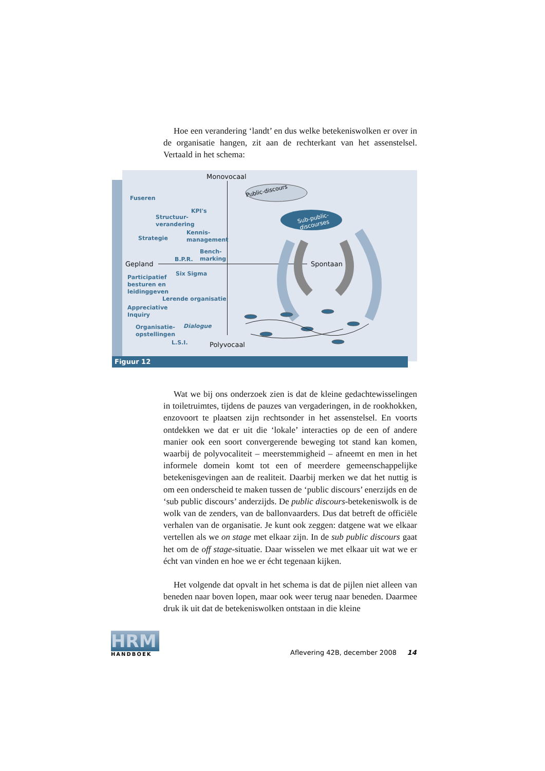Hoe een verandering ‘landt’ en dus welke betekeniswolken er over in de organisatie hangen, zit aan de rechterkant van het assenstelsel. Vertaald in het schema:
Monovocaal
Public-discours
Sub-public-
discourses
Fuseren
KPI's
Structuur-
verandering
Strategie
Kennis-
management
B.P.R.
Bench-
marking
Gepland Spontaan
Six Sigma
Participatief
besturen en
leidinggeven
Lerende organisatie
Appreciative
Inquiry
Dialogue
Organisatie-
opstellingen
L.S.I. Polyvocaal
Figuur 12
Wat we bij ons onderzoek zien is dat de kleine gedachtewisselingen in toiletruimtes, tijdens de pauzes van vergaderingen, in de rookhokken, enzovoort te plaatsen zijn rechtsonder in het assenstelsel. En voorts ontdekken we dat er uit die ‘lokale’ interacties op de een of andere manier ook een soort convergerende beweging tot stand kan komen, waarbij de polyvocaliteit – meerstemmigheid – afneemt en men in het informele domein komt tot een of meerdere gemeenschappelijke betekenisgevingen aan de realiteit. Daarbij merken we dat het nuttig is om een onderscheid te maken tussen de ‘public discours’ enerzijds en de ‘sub public discours’ anderzijds. De public discours-betekeniswolk is de wolk van de zenders, van de ballonvaarders. Dus dat betreft de officiële verhalen van de organisatie. Je kunt ook zeggen: datgene wat we elkaar vertellen als we on stage met elkaar zijn. In de sub public discours gaat het om de off stage-situatie. Daar wisselen we met elkaar uit wat we er écht van vinden en hoe we er écht tegenaan kijken.
Het volgende dat opvalt in het schema is dat de pijlen niet alleen van beneden naar boven lopen, maar ook weer terug naar beneden. Daarmee druk ik uit dat de betekeniswolken ontstaan in die kleine
HRM
HANDBOEK
Aflevering 42B, december 2008 14